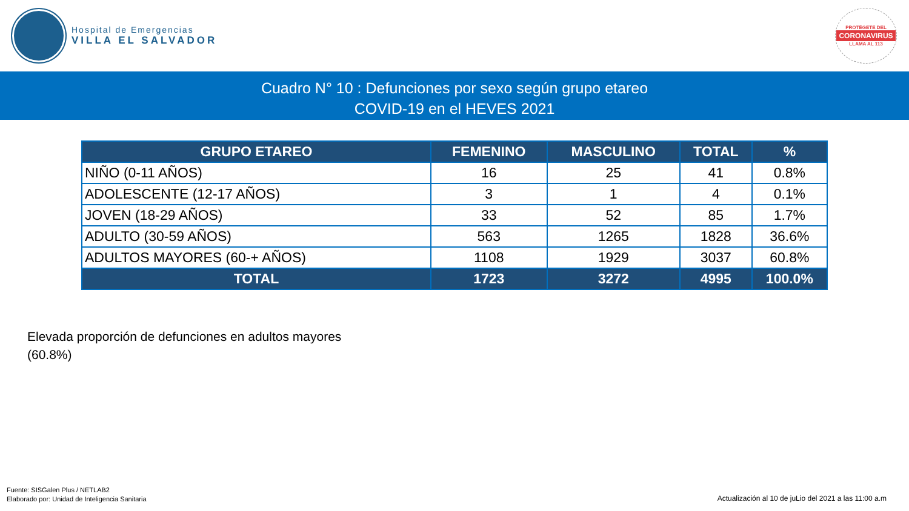Hospital de Emergencias
VILLA EL SALVADOR
PROTÉGETE DEL
CORONAVIRUS
LLAMA AL 113
Cuadro N° 10 : Defunciones por sexo según grupo etareo
COVID-19 en el HEVES 2021
| GRUPO ETAREO | FEMENINO | MASCULINO | TOTAL | % |
| --- | --- | --- | --- | --- |
| NIÑO (0-11 AÑOS) | 16 | 25 | 41 | 0.8% |
| ADOLESCENTE (12-17 AÑOS) | 3 | 1 | 4 | 0.1% |
| JOVEN (18-29 AÑOS) | 33 | 52 | 85 | 1.7% |
| ADULTO (30-59 AÑOS) | 563 | 1265 | 1828 | 36.6% |
| ADULTOS MAYORES (60-+ AÑOS) | 1108 | 1929 | 3037 | 60.8% |
| TOTAL | 1723 | 3272 | 4995 | 100.0% |
Elevada proporción de defunciones en adultos mayores
(60.8%)
Fuente: SISGalen Plus / NETLAB2
Elaborado por: Unidad de Inteligencia Sanitaria
Actualización al 10 de juLio del 2021 a las 11:00 a.m